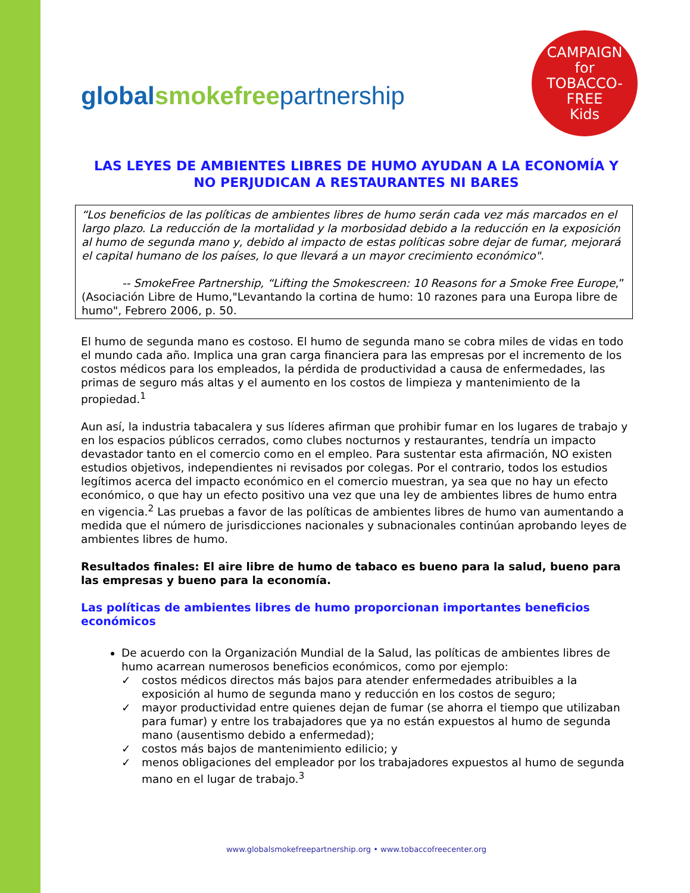globalsmokefree partnership
CAMPAIGN
for
TOBACCO-FREE
Kids
LAS LEYES DE AMBIENTES LIBRES DE HUMO AYUDAN A LA ECONOMÍA Y NO PERJUDICAN A RESTAURANTES NI BARES
“Los beneficios de las políticas de ambientes libres de humo serán cada vez más marcados en el largo plazo. La reducción de la mortalidad y la morbosidad debido a la reducción en la exposición al humo de segunda mano y, debido al impacto de estas políticas sobre dejar de fumar, mejorará el capital humano de los países, lo que llevará a un mayor crecimiento económico".
-- SmokeFree Partnership, “Lifting the Smokescreen: 10 Reasons for a Smoke Free Europe,” (Asociación Libre de Humo,"Levantando la cortina de humo: 10 razones para una Europa libre de humo", Febrero 2006, p. 50.
El humo de segunda mano es costoso. El humo de segunda mano se cobra miles de vidas en todo el mundo cada año. Implica una gran carga financiera para las empresas por el incremento de los costos médicos para los empleados, la pérdida de productividad a causa de enfermedades, las primas de seguro más altas y el aumento en los costos de limpieza y mantenimiento de la propiedad.<sup>1</sup>
Aun así, la industria tabacalera y sus líderes afirman que prohibir fumar en los lugares de trabajo y en los espacios públicos cerrados, como clubes nocturnos y restaurantes, tendría un impacto devastador tanto en el comercio como en el empleo. Para sustentar esta afirmación, NO existen estudios objetivos, independientes ni revisados por colegas. Por el contrario, todos los estudios legítimos acerca del impacto económico en el comercio muestran, ya sea que no hay un efecto económico, o que hay un efecto positivo una vez que una ley de ambientes libres de humo entra en vigencia.<sup>2</sup> Las pruebas a favor de las políticas de ambientes libres de humo van aumentando a medida que el número de jurisdicciones nacionales y subnacionales continúan aprobando leyes de ambientes libres de humo.
Resultados finales: El aire libre de humo de tabaco es bueno para la salud, bueno para las empresas y bueno para la economía.
Las políticas de ambientes libres de humo proporcionan importantes beneficios económicos
De acuerdo con la Organización Mundial de la Salud, las políticas de ambientes libres de humo acarrean numerosos beneficios económicos, como por ejemplo:
✓ costos médicos directos más bajos para atender enfermedades atribuibles a la exposición al humo de segunda mano y reducción en los costos de seguro;
✓ mayor productividad entre quienes dejan de fumar (se ahorra el tiempo que utilizaban para fumar) y entre los trabajadores que ya no están expuestos al humo de segunda mano (ausentismo debido a enfermedad);
✓ costos más bajos de mantenimiento edilicio; y
✓ menos obligaciones del empleador por los trabajadores expuestos al humo de segunda mano en el lugar de trabajo.<sup>3</sup>
www.globalsmokefreepartnership.org • www.tobaccofreecenter.org